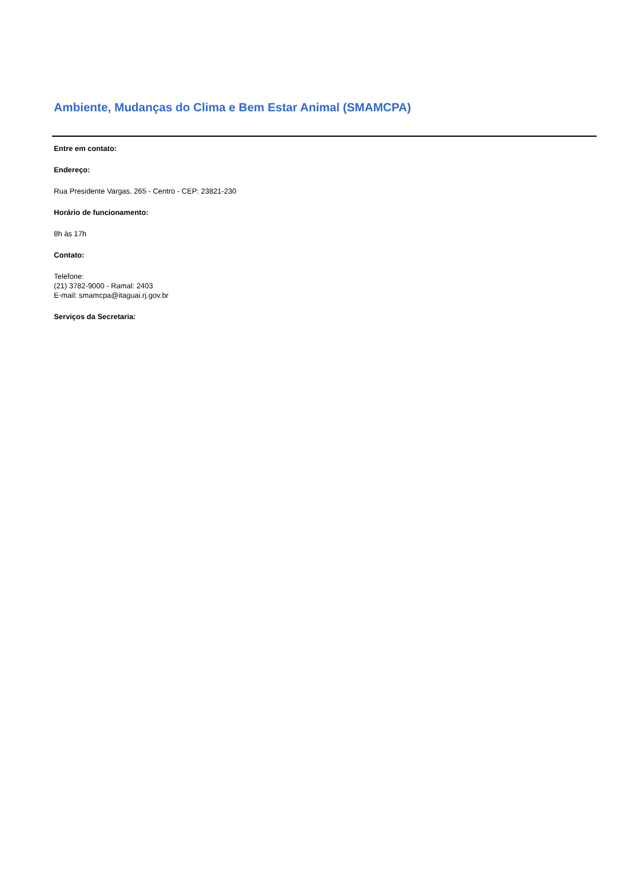Ambiente, Mudanças do Clima e Bem Estar Animal (SMAMCPA)
Entre em contato:
Endereço:
Rua Presidente Vargas, 265 - Centro - CEP: 23821-230
Horário de funcionamento:
8h às 17h
Contato:
Telefone:
(21) 3782-9000 - Ramal: 2403
E-mail: smamcpa@itaguai.rj.gov.br
Serviços da Secretaria: